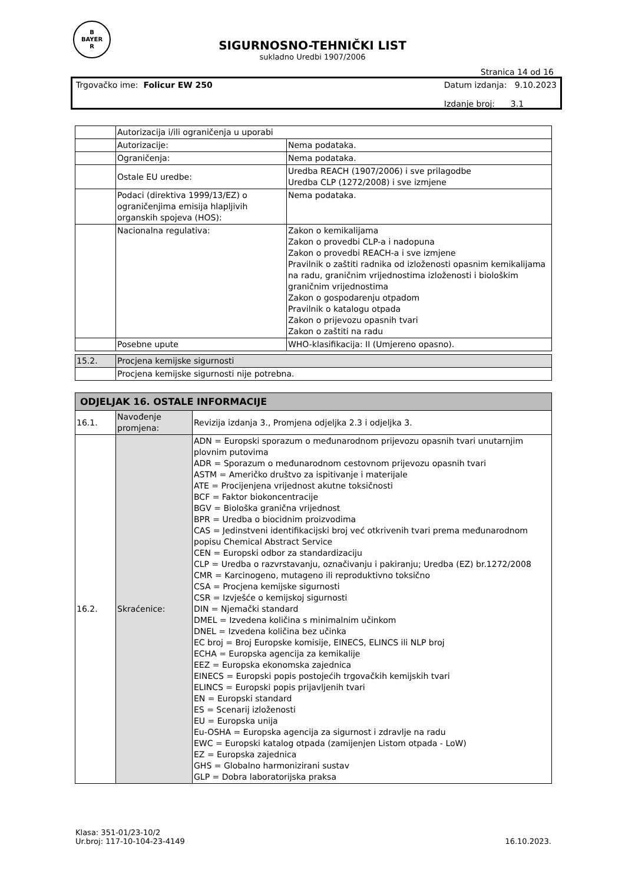B
BAYER
R
SIGURNOSNO-TEHNIČKI LIST
sukladno Uredbi 1907/2006
Stranica 14 od 16
Trgovačko ime: Folicur EW 250 Datum izdanja: 9.10.2023
Izdanje broj: 3.1
| | Autorizacija i/ili ograničenja u uporabi | |
| | Autorizacije: | Nema podataka. |
| | Ograničenja: | Nema podataka. |
| | Ostale EU uredbe: | Uredba REACH (1907/2006) i sve prilagodbe Uredba CLP (1272/2008) i sve izmjene |
| | Podaci (direktiva 1999/13/EZ) o ograničenjima emisija hlapljivih organskih spojeva (HOS): | Nema podataka. |
| | Nacionalna regulativa: | Zakon o kemikalijama Zakon o provedbi CLP-a i nadopuna Zakon o provedbi REACH-a i sve izmjene Pravilnik o zaštiti radnika od izloženosti opasnim kemikalijama na radu, graničnim vrijednostima izloženosti i biološkim graničnim vrijednostima Zakon o gospodarenju otpadom Pravilnik o katalogu otpada Zakon o prijevozu opasnih tvari Zakon o zaštiti na radu |
| | Posebne upute | WHO-klasifikacija: II (Umjereno opasno). |
| 15.2. | Procjena kemijske sigurnosti |
| | Procjena kemijske sigurnosti nije potrebna. |
| ODJELJAK 16. OSTALE INFORMACIJE | | |
| 16.1. | Navođenje promjena: | Revizija izdanja 3., Promjena odjeljka 2.3 i odjeljka 3. |
| 16.2. | Skraćenice: | ADN = Europski sporazum o međunarodnom prijevozu opasnih tvari unutarnjim plovnim putovima ADR = Sporazum o međunarodnom cestovnom prijevozu opasnih tvari ASTM = Američko društvo za ispitivanje i materijale ATE = Procijenjena vrijednost akutne toksičnosti BCF = Faktor biokoncentracije BGV = Biološka granična vrijednost BPR = Uredba o biocidnim proizvodima CAS = Jedinstveni identifikacijski broj već otkrivenih tvari prema međunarodnom popisu Chemical Abstract Service CEN = Europski odbor za standardizaciju CLP = Uredba o razvrstavanju, označivanju i pakiranju; Uredba (EZ) br.1272/2008 CMR = Karcinogeno, mutageno ili reproduktivno toksično CSA = Procjena kemijske sigurnosti CSR = Izvješće o kemijskoj sigurnosti DIN = Njemački standard DMEL = Izvedena količina s minimalnim učinkom DNEL = Izvedena količina bez učinka EC broj = Broj Europske komisije, EINECS, ELINCS ili NLP broj ECHA = Europska agencija za kemikalije EEZ = Europska ekonomska zajednica EINECS = Europski popis postojećih trgovačkih kemijskih tvari ELINCS = Europski popis prijavljenih tvari EN = Europski standard ES = Scenarij izloženosti EU = Europska unija Eu-OSHA = Europska agencija za sigurnost i zdravlje na radu EWC = Europski katalog otpada (zamijenjen Listom otpada - LoW) EZ = Europska zajednica GHS = Globalno harmonizirani sustav GLP = Dobra laboratorijska praksa |
Klasa: 351-01/23-10/2
Ur.broj: 117-10-104-23-4149
16.10.2023.